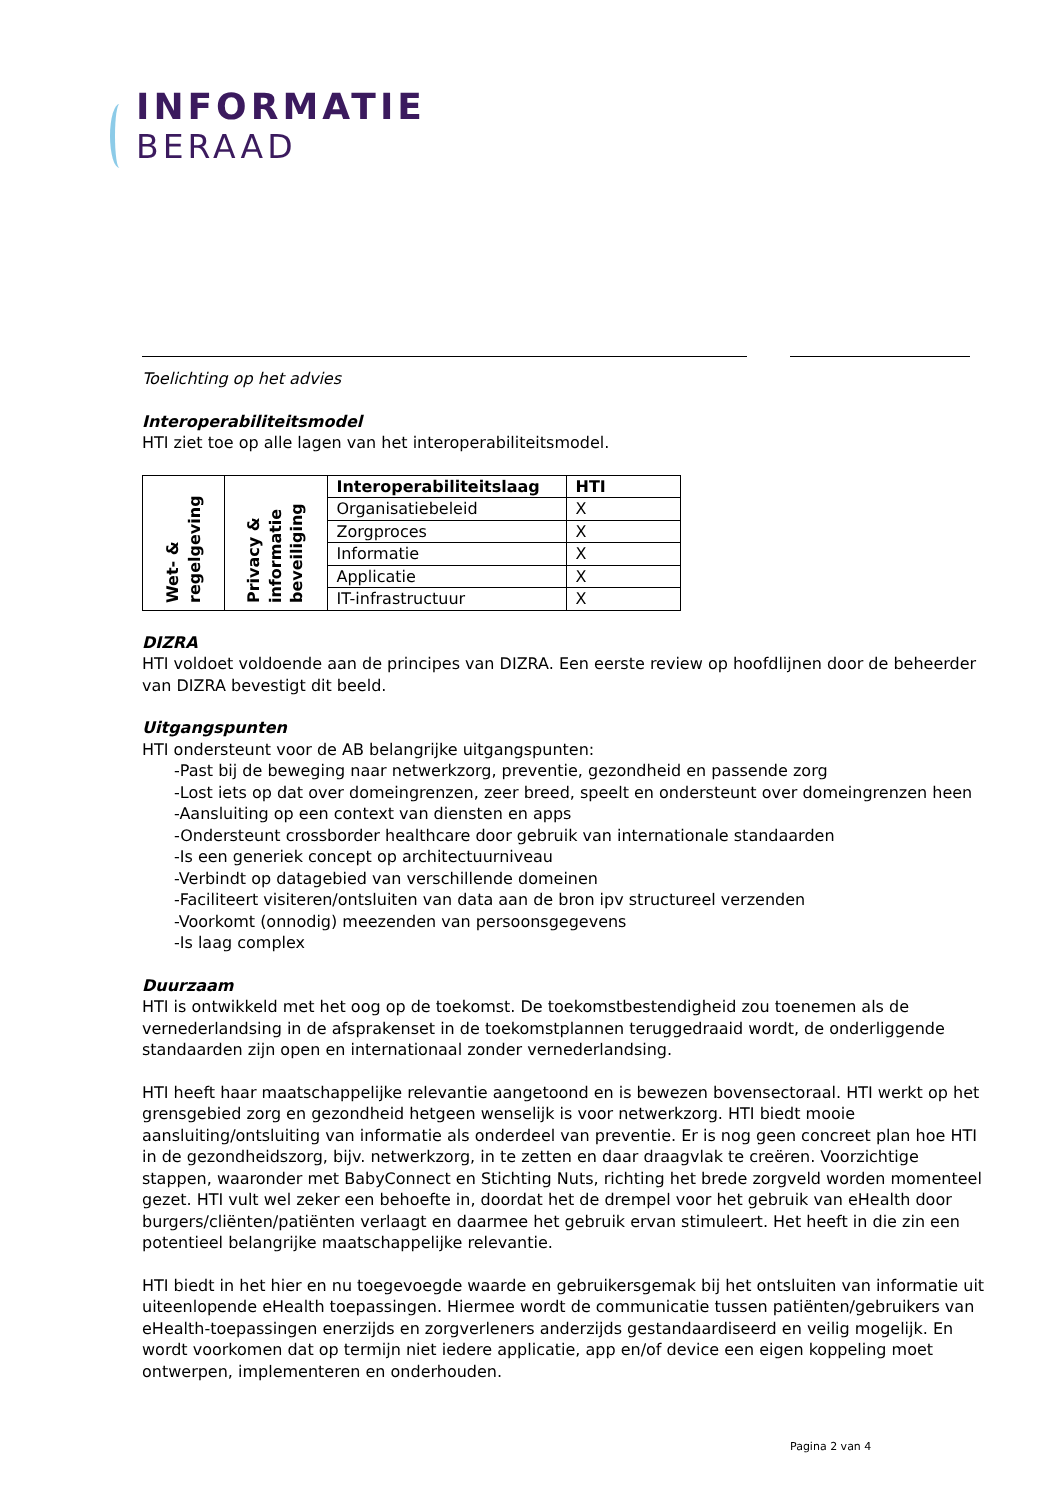INFORMATIE
BERAAD
Toelichting op het advies
Interoperabiliteitsmodel
HTI ziet toe op alle lagen van het interoperabiliteitsmodel.
| Wet- & regelgeving | Privacy & informatie beveiliging | Interoperabiliteitslaag | HTI |
| | | Organisatiebeleid | X |
| | | Zorgproces | X |
| | | Informatie | X |
| | | Applicatie | X |
| | | IT-infrastructuur | X |
DIZRA
HTI voldoet voldoende aan de principes van DIZRA. Een eerste review op hoofdlijnen door de beheerder van DIZRA bevestigt dit beeld.
Uitgangspunten
HTI ondersteunt voor de AB belangrijke uitgangspunten:
-Past bij de beweging naar netwerkzorg, preventie, gezondheid en passende zorg
-Lost iets op dat over domeingrenzen, zeer breed, speelt en ondersteunt over domeingrenzen heen
-Aansluiting op een context van diensten en apps
-Ondersteunt crossborder healthcare door gebruik van internationale standaarden
-Is een generiek concept op architectuurniveau
-Verbindt op datagebied van verschillende domeinen
-Faciliteert visiteren/ontsluiten van data aan de bron ipv structureel verzenden
-Voorkomt (onnodig) meezenden van persoonsgegevens
-Is laag complex
Duurzaam
HTI is ontwikkeld met het oog op de toekomst. De toekomstbestendigheid zou toenemen als de vernederlandsing in de afsprakenset in de toekomstplannen teruggedraaid wordt, de onderliggende standaarden zijn open en internationaal zonder vernederlandsing.
HTI heeft haar maatschappelijke relevantie aangetoond en is bewezen bovensectoraal. HTI werkt op het grensgebied zorg en gezondheid hetgeen wenselijk is voor netwerkzorg. HTI biedt mooie aansluiting/ontsluiting van informatie als onderdeel van preventie. Er is nog geen concreet plan hoe HTI in de gezondheidszorg, bijv. netwerkzorg, in te zetten en daar draagvlak te creëren. Voorzichtige stappen, waaronder met BabyConnect en Stichting Nuts, richting het brede zorgveld worden momenteel gezet. HTI vult wel zeker een behoefte in, doordat het de drempel voor het gebruik van eHealth door burgers/cliënten/patiënten verlaagt en daarmee het gebruik ervan stimuleert. Het heeft in die zin een potentieel belangrijke maatschappelijke relevantie.
HTI biedt in het hier en nu toegevoegde waarde en gebruikersgemak bij het ontsluiten van informatie uit uiteenlopende eHealth toepassingen. Hiermee wordt de communicatie tussen patiënten/gebruikers van eHealth-toepassingen enerzijds en zorgverleners anderzijds gestandaardiseerd en veilig mogelijk. En wordt voorkomen dat op termijn niet iedere applicatie, app en/of device een eigen koppeling moet ontwerpen, implementeren en onderhouden.
Pagina 2 van 4